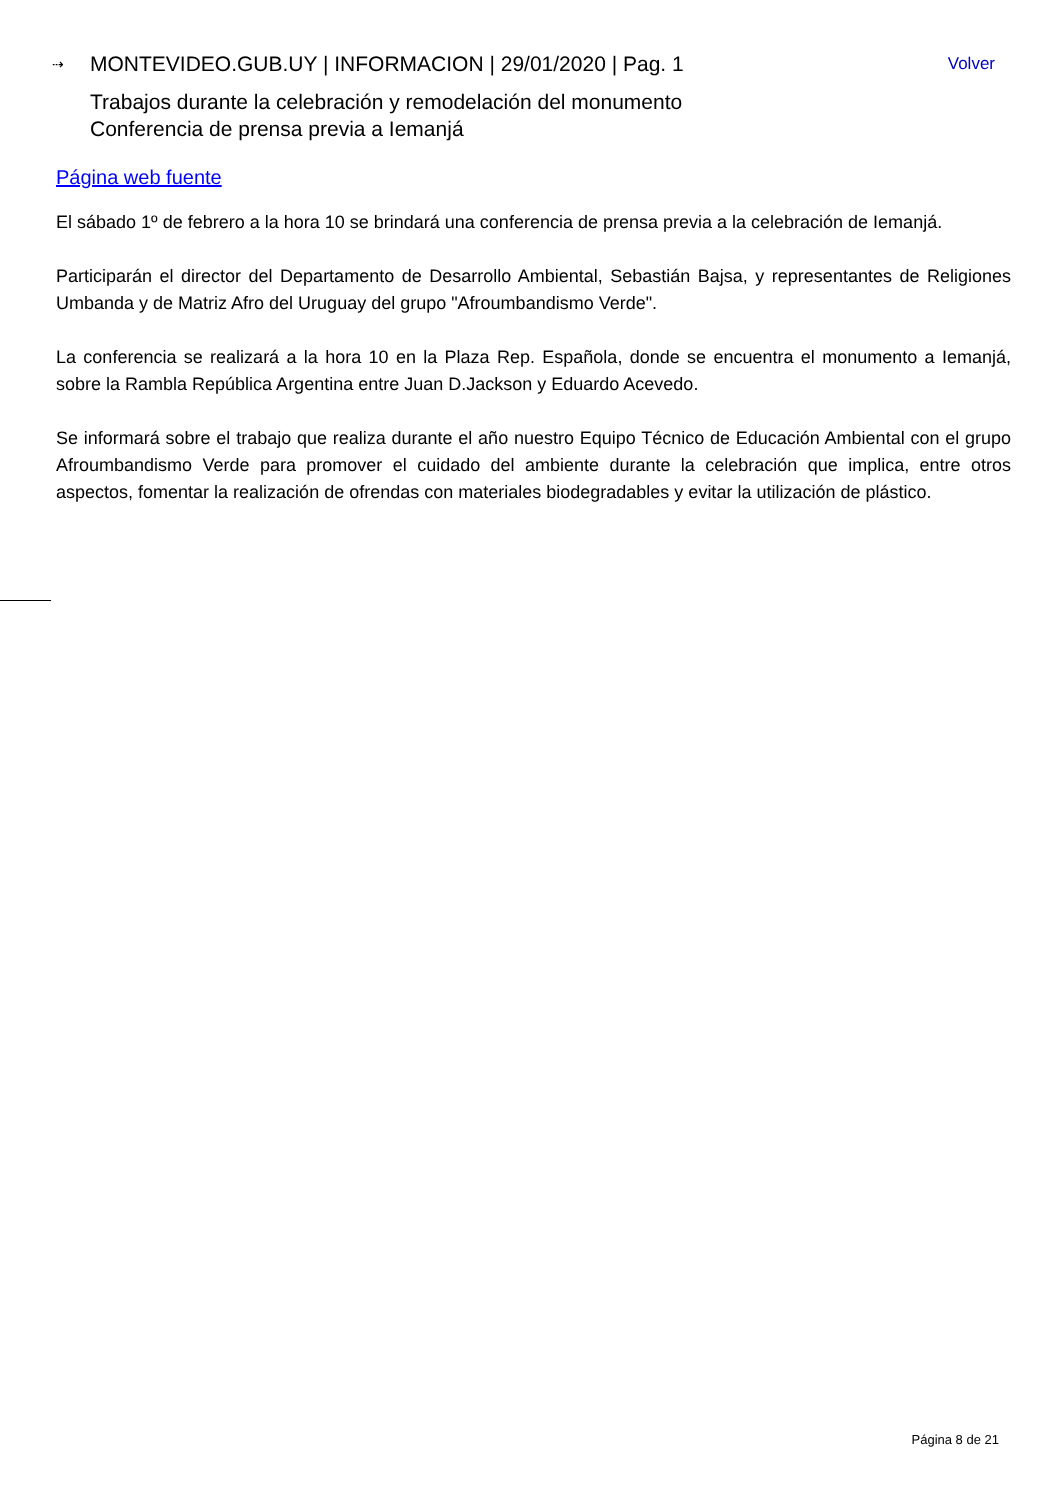⇢ MONTEVIDEO.GUB.UY | INFORMACION | 29/01/2020 | Pag. 1 Volver
Trabajos durante la celebración y remodelación del monumento
Conferencia de prensa previa a Iemanjá
Página web fuente
El sábado 1º de febrero a la hora 10 se brindará una conferencia de prensa previa a la celebración de Iemanjá.
Participarán el director del Departamento de Desarrollo Ambiental, Sebastián Bajsa, y representantes de Religiones Umbanda y de Matriz Afro del Uruguay del grupo "Afroumbandismo Verde".
La conferencia se realizará a la hora 10 en la Plaza Rep. Española, donde se encuentra el monumento a Iemanjá, sobre la Rambla República Argentina entre Juan D.Jackson y Eduardo Acevedo.
Se informará sobre el trabajo que realiza durante el año nuestro Equipo Técnico de Educación Ambiental con el grupo Afroumbandismo Verde para promover el cuidado del ambiente durante la celebración que implica, entre otros aspectos, fomentar la realización de ofrendas con materiales biodegradables y evitar la utilización de plástico.
Página 8 de 21